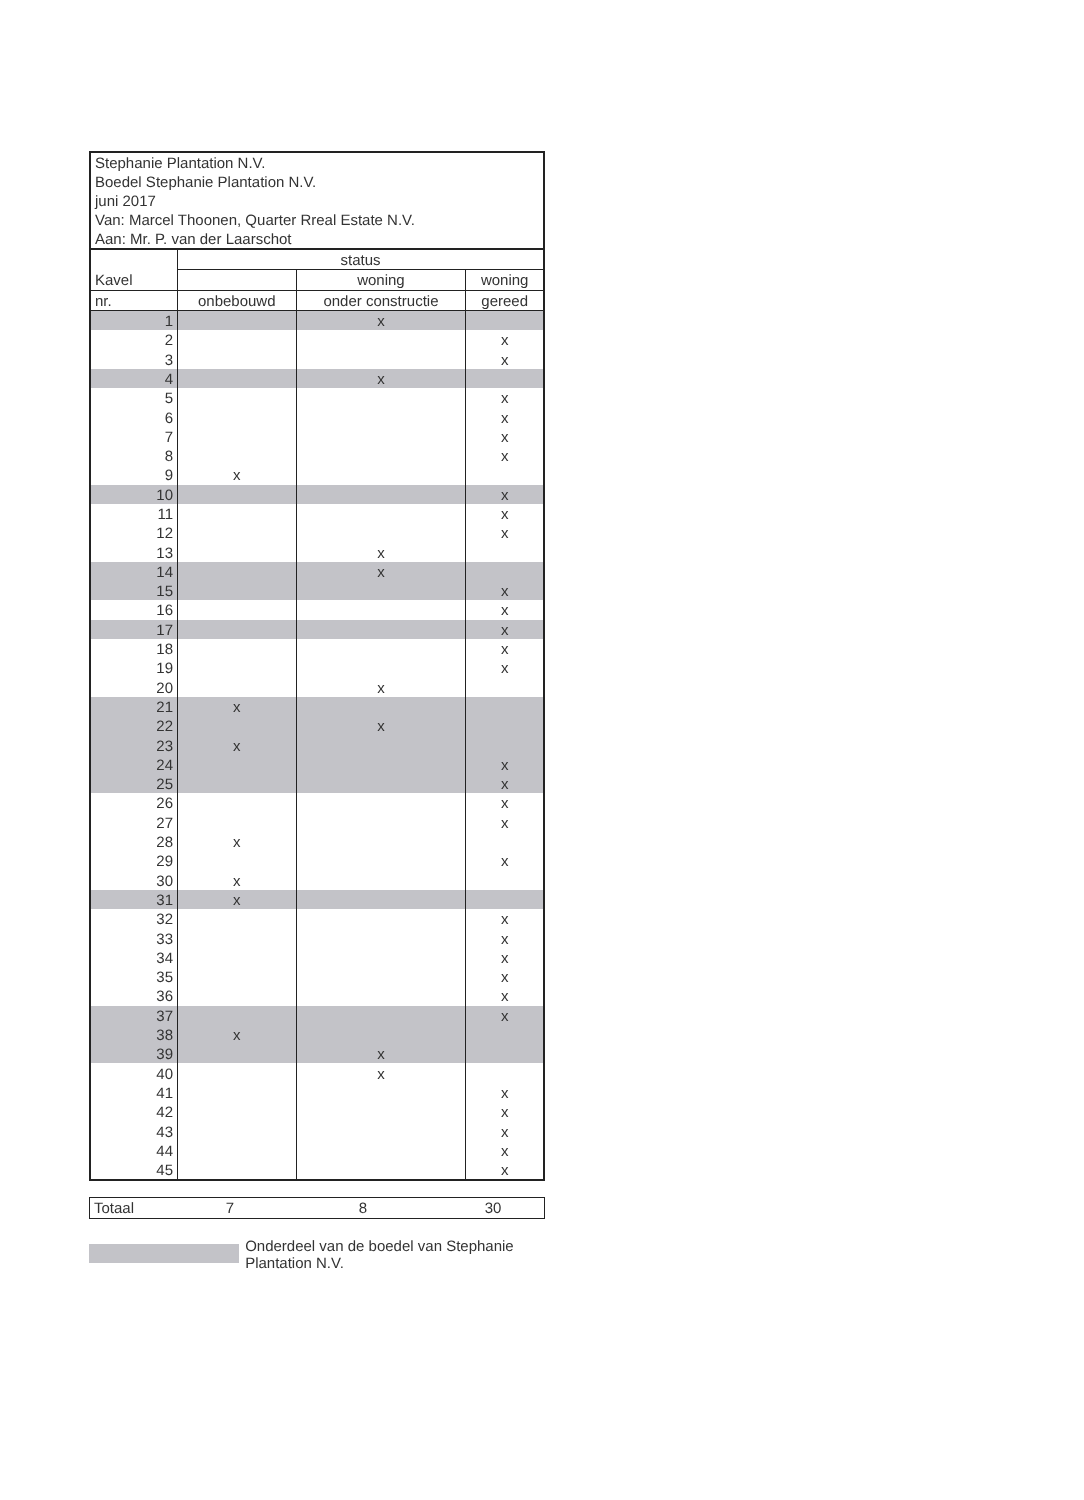Stephanie Plantation N.V.
Boedel Stephanie Plantation N.V.
juni 2017
Van: Marcel Thoonen, Quarter Rreal Estate N.V.
Aan: Mr. P. van der Laarschot
| | status | | |
| --- | --- | --- | --- |
| Kavel | | woning | woning |
| nr. | onbebouwd | onder constructie | gereed |
| 1 | | x | |
| 2 | | | x |
| 3 | | | x |
| 4 | | x | |
| 5 | | | x |
| 6 | | | x |
| 7 | | | x |
| 8 | | | x |
| 9 | x | | |
| 10 | | | x |
| 11 | | | x |
| 12 | | | x |
| 13 | | x | |
| 14 | | x | |
| 15 | | | x |
| 16 | | | x |
| 17 | | | x |
| 18 | | | x |
| 19 | | | x |
| 20 | | x | |
| 21 | x | | |
| 22 | | x | |
| 23 | x | | |
| 24 | | | x |
| 25 | | | x |
| 26 | | | x |
| 27 | | | x |
| 28 | x | | |
| 29 | | | x |
| 30 | x | | |
| 31 | x | | |
| 32 | | | x |
| 33 | | | x |
| 34 | | | x |
| 35 | | | x |
| 36 | | | x |
| 37 | | | x |
| 38 | x | | |
| 39 | | x | |
| 40 | | x | |
| 41 | | | x |
| 42 | | | x |
| 43 | | | x |
| 44 | | | x |
| 45 | | | x |
| Totaal | 7 | 8 | 30 |
Onderdeel van de boedel van Stephanie Plantation N.V.